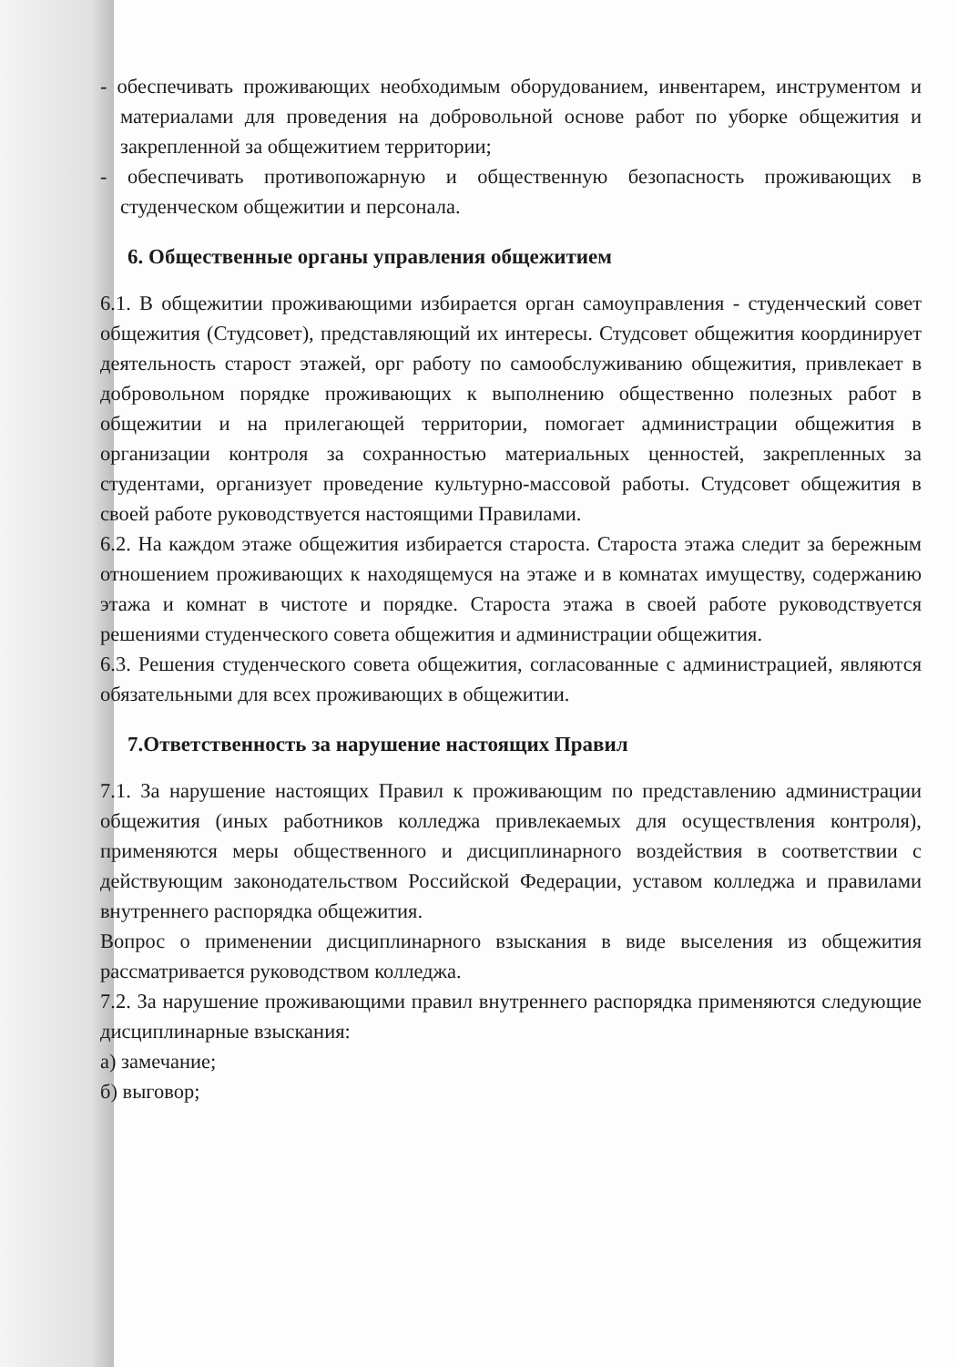- обеспечивать проживающих необходимым оборудованием, инвентарем, инструментом и материалами для проведения на добровольной основе работ по уборке общежития и закрепленной за общежитием территории;
- обеспечивать противопожарную и общественную безопасность проживающих в студенческом общежитии и персонала.
6. Общественные органы управления общежитием
6.1. В общежитии проживающими избирается орган самоуправления - студенческий совет общежития (Студсовет), представляющий их интересы. Студсовет общежития координирует деятельность старост этажей, орг работу по самообслуживанию общежития, привлекает в добровольном порядке проживающих к выполнению общественно полезных работ в общежитии и на прилегающей территории, помогает администрации общежития в организации контроля за сохранностью материальных ценностей, закрепленных за студентами, организует проведение культурно-массовой работы. Студсовет общежития в своей работе руководствуется настоящими Правилами.
6.2. На каждом этаже общежития избирается староста. Староста этажа следит за бережным отношением проживающих к находящемуся на этаже и в комнатах имуществу, содержанию этажа и комнат в чистоте и порядке. Староста этажа в своей работе руководствуется решениями студенческого совета общежития и администрации общежития.
6.3. Решения студенческого совета общежития, согласованные с администрацией, являются обязательными для всех проживающих в общежитии.
7.Ответственность за нарушение настоящих Правил
7.1. За нарушение настоящих Правил к проживающим по представлению администрации общежития (иных работников колледжа привлекаемых для осуществления контроля), применяются меры общественного и дисциплинарного воздействия в соответствии с действующим законодательством Российской Федерации, уставом колледжа и правилами внутреннего распорядка общежития.
Вопрос о применении дисциплинарного взыскания в виде выселения из общежития рассматривается руководством колледжа.
7.2. За нарушение проживающими правил внутреннего распорядка применяются следующие дисциплинарные взыскания:
а) замечание;
б) выговор;